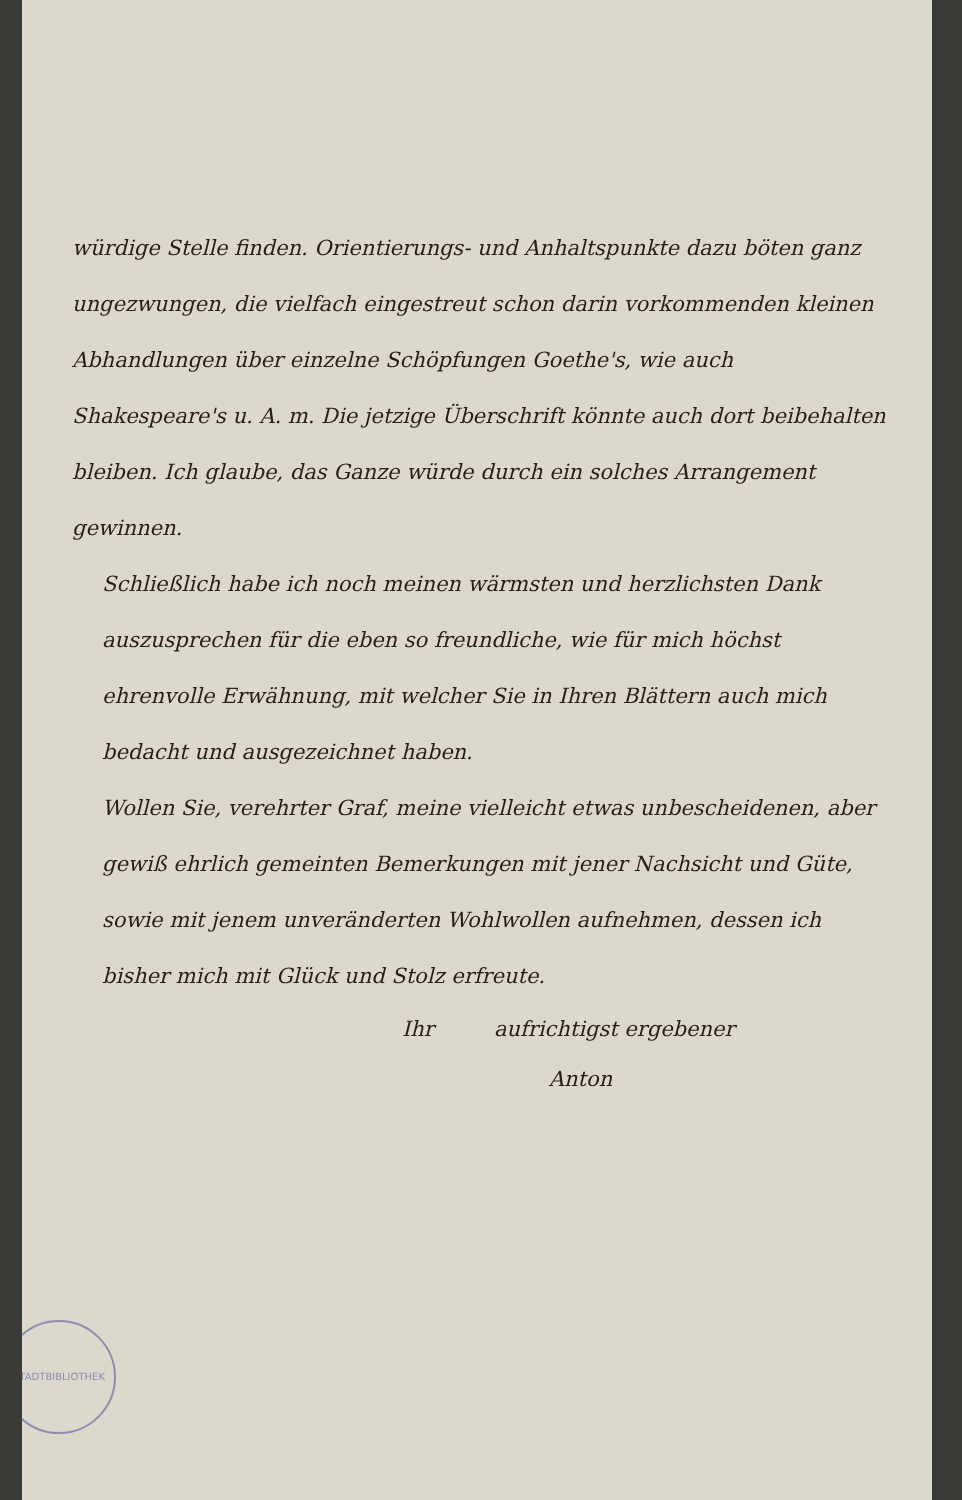würdige Stelle finden. Orientierungs- und Anhaltspunkte dazu böten ganz ungezwungen, die vielfach eingestreut schon darin vorkommenden kleinen Abhandlungen über einzelne Schöpfungen Goethe's, wie auch Shakespeare's u. A. m. Die jetzige Überschrift könnte auch dort beibehalten bleiben. Ich glaube, das Ganze würde durch ein solches Arrangement gewinnen.
Schließlich habe ich noch meinen wärmsten und herzlichsten Dank auszusprechen für die eben so freundliche, wie für mich höchst ehrenvolle Erwähnung, mit welcher Sie in Ihren Blättern auch mich bedacht und ausgezeichnet haben.
Wollen Sie, verehrter Graf, meine vielleicht etwas unbescheidenen, aber gewiß ehrlich gemeinten Bemerkungen mit jener Nachsicht und Güte, sowie mit jenem unveränderten Wohlwollen aufnehmen, dessen ich bisher mich mit Glück und Stolz erfreute.
Ihr aufrichtigst ergebener
Anton
STADTBIBLIOTHEK